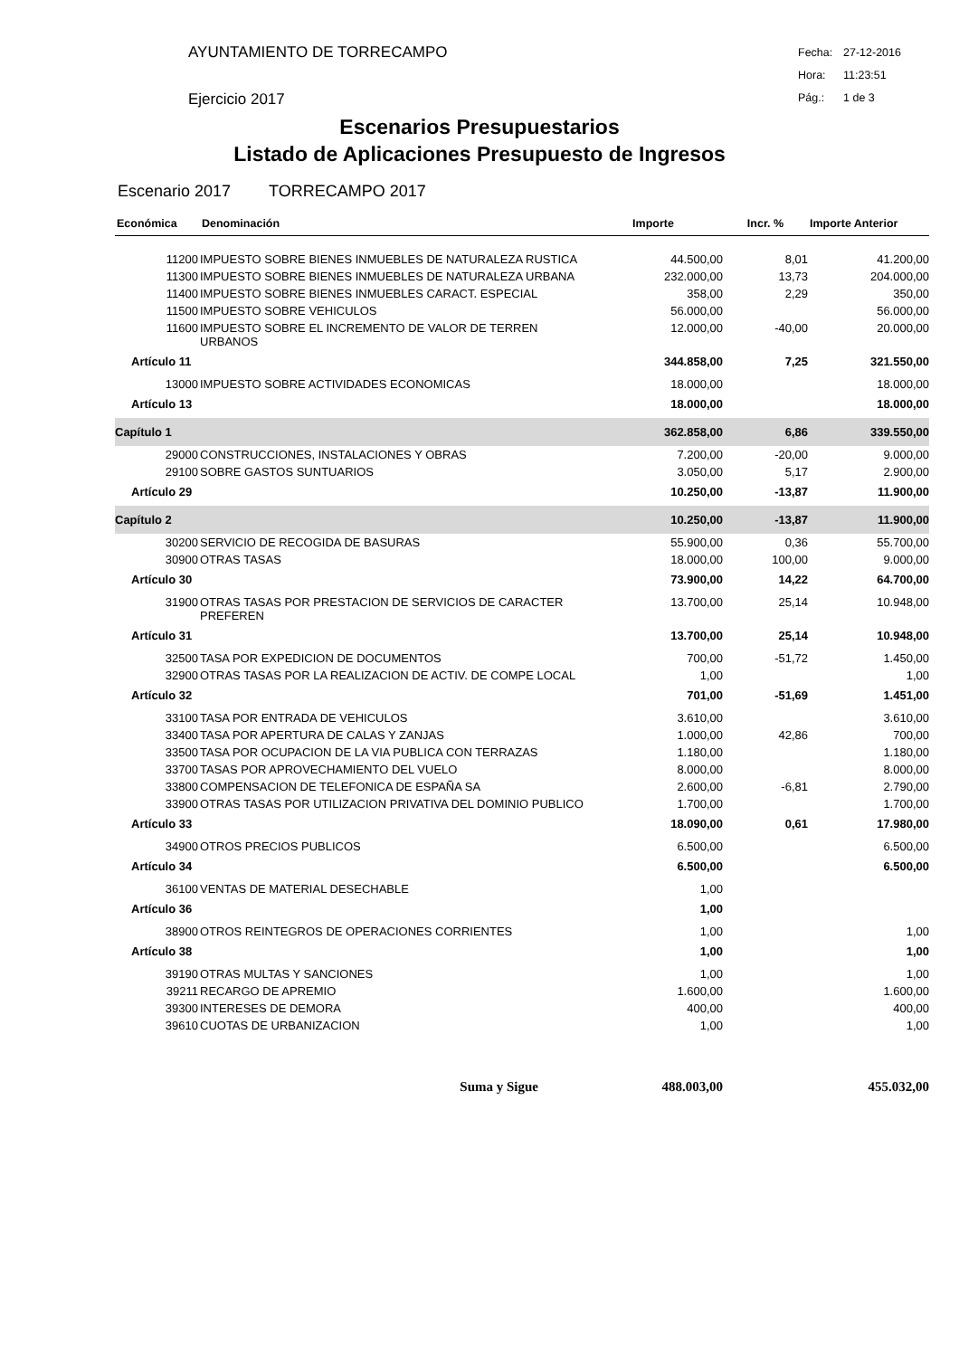AYUNTAMIENTO DE TORRECAMPO
Ejercicio 2017
Fecha: 27-12-2016
Hora: 11:23:51
Pág.: 1 de 3
Escenarios Presupuestarios
Listado de Aplicaciones Presupuesto de Ingresos
Escenario 2017 TORRECAMPO 2017
| Económica | Denominación | Importe | Incr. % | Importe Anterior |
| --- | --- | --- | --- | --- |
| 11200 | IMPUESTO SOBRE BIENES INMUEBLES DE NATURALEZA RUSTICA | 44.500,00 | 8,01 | 41.200,00 |
| 11300 | IMPUESTO SOBRE BIENES INMUEBLES DE NATURALEZA URBANA | 232.000,00 | 13,73 | 204.000,00 |
| 11400 | IMPUESTO SOBRE BIENES INMUEBLES CARACT. ESPECIAL | 358,00 | 2,29 | 350,00 |
| 11500 | IMPUESTO SOBRE VEHICULOS | 56.000,00 | | 56.000,00 |
| 11600 | IMPUESTO SOBRE EL INCREMENTO DE VALOR DE TERREN URBANOS | 12.000,00 | -40,00 | 20.000,00 |
| Artículo 11 | | 344.858,00 | 7,25 | 321.550,00 |
| 13000 | IMPUESTO SOBRE ACTIVIDADES ECONOMICAS | 18.000,00 | | 18.000,00 |
| Artículo 13 | | 18.000,00 | | 18.000,00 |
| Capítulo 1 | | 362.858,00 | 6,86 | 339.550,00 |
| 29000 | CONSTRUCCIONES, INSTALACIONES Y OBRAS | 7.200,00 | -20,00 | 9.000,00 |
| 29100 | SOBRE GASTOS SUNTUARIOS | 3.050,00 | 5,17 | 2.900,00 |
| Artículo 29 | | 10.250,00 | -13,87 | 11.900,00 |
| Capítulo 2 | | 10.250,00 | -13,87 | 11.900,00 |
| 30200 | SERVICIO DE RECOGIDA DE BASURAS | 55.900,00 | 0,36 | 55.700,00 |
| 30900 | OTRAS TASAS | 18.000,00 | 100,00 | 9.000,00 |
| Artículo 30 | | 73.900,00 | 14,22 | 64.700,00 |
| 31900 | OTRAS TASAS POR PRESTACION DE SERVICIOS DE CARACTER PREFEREN | 13.700,00 | 25,14 | 10.948,00 |
| Artículo 31 | | 13.700,00 | 25,14 | 10.948,00 |
| 32500 | TASA POR EXPEDICION DE DOCUMENTOS | 700,00 | -51,72 | 1.450,00 |
| 32900 | OTRAS TASAS POR LA REALIZACION DE ACTIV. DE COMPE LOCAL | 1,00 | | 1,00 |
| Artículo 32 | | 701,00 | -51,69 | 1.451,00 |
| 33100 | TASA POR ENTRADA DE VEHICULOS | 3.610,00 | | 3.610,00 |
| 33400 | TASA POR APERTURA DE CALAS Y ZANJAS | 1.000,00 | 42,86 | 700,00 |
| 33500 | TASA POR OCUPACION DE LA VIA PUBLICA CON TERRAZAS | 1.180,00 | | 1.180,00 |
| 33700 | TASAS POR APROVECHAMIENTO DEL VUELO | 8.000,00 | | 8.000,00 |
| 33800 | COMPENSACION DE TELEFONICA DE ESPAÑA SA | 2.600,00 | -6,81 | 2.790,00 |
| 33900 | OTRAS TASAS POR UTILIZACION PRIVATIVA DEL DOMINIO PUBLICO | 1.700,00 | | 1.700,00 |
| Artículo 33 | | 18.090,00 | 0,61 | 17.980,00 |
| 34900 | OTROS PRECIOS PUBLICOS | 6.500,00 | | 6.500,00 |
| Artículo 34 | | 6.500,00 | | 6.500,00 |
| 36100 | VENTAS DE MATERIAL DESECHABLE | 1,00 | | |
| Artículo 36 | | 1,00 | | |
| 38900 | OTROS REINTEGROS DE OPERACIONES CORRIENTES | 1,00 | | 1,00 |
| Artículo 38 | | 1,00 | | 1,00 |
| 39190 | OTRAS MULTAS Y SANCIONES | 1,00 | | 1,00 |
| 39211 | RECARGO DE APREMIO | 1.600,00 | | 1.600,00 |
| 39300 | INTERESES DE DEMORA | 400,00 | | 400,00 |
| 39610 | CUOTAS DE URBANIZACION | 1,00 | | 1,00 |
| | Suma y Sigue | 488.003,00 | | 455.032,00 |